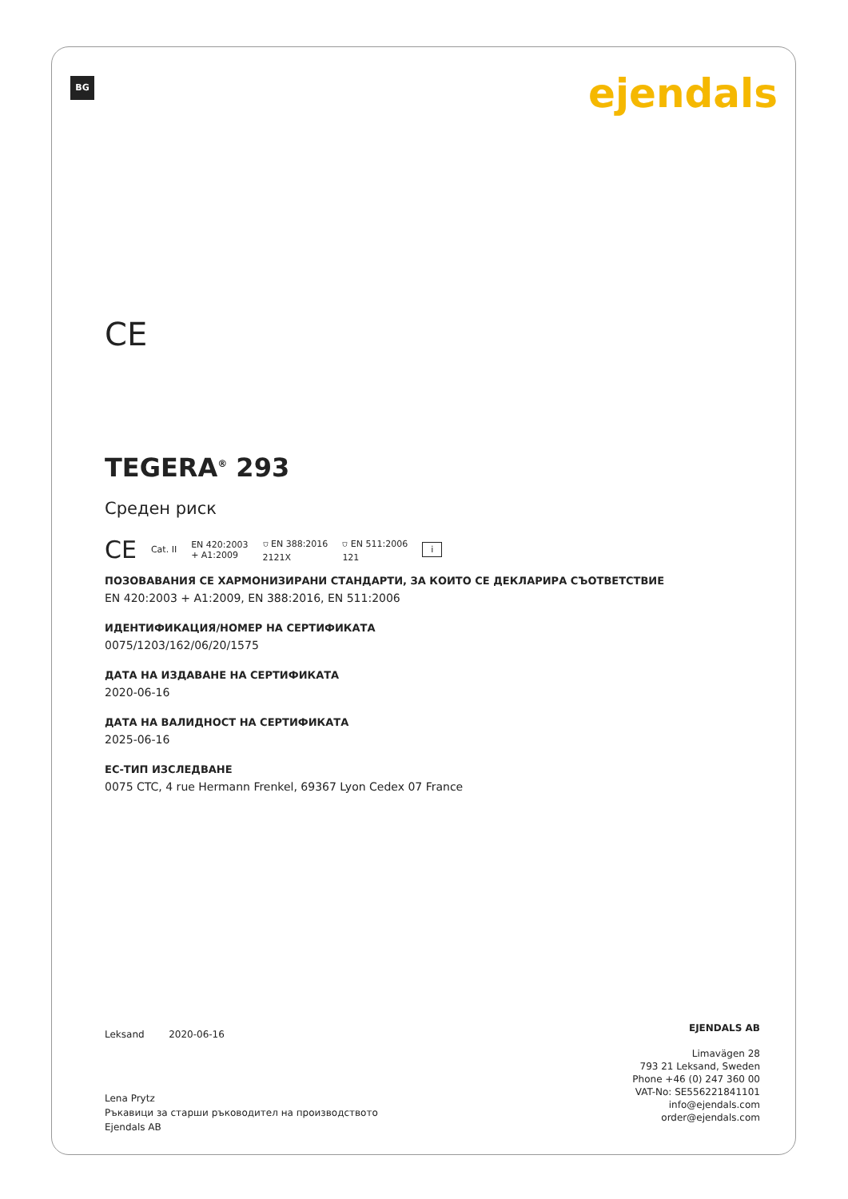BG ejendals
CE
TEGERA<sup>®</sup> 293
Среден риск
CE Cat. II EN 420:2003
+ A1:2009 ⛉ EN 388:2016
2121X ⛉ EN 511:2006
121 i
ПОЗОВАВАНИЯ СЕ ХАРМОНИЗИРАНИ СТАНДАРТИ, ЗА КОИТО СЕ ДЕКЛАРИРА СЪОТВЕТСТВИЕ
EN 420:2003 + A1:2009, EN 388:2016, EN 511:2006
ИДЕНТИФИКАЦИЯ/НОМЕР НА СЕРТИФИКАТА
0075/1203/162/06/20/1575
ДАТА НА ИЗДАВАНЕ НА СЕРТИФИКАТА
2020-06-16
ДАТА НА ВАЛИДНОСТ НА СЕРТИФИКАТА
2025-06-16
ЕС-ТИП ИЗСЛЕДВАНЕ
0075 CTC, 4 rue Hermann Frenkel, 69367 Lyon Cedex 07 France
Leksand 2020-06-16
Lena Prytz
Ръкавици за старши ръководител на производството
Ejendals AB
EJENDALS AB
Limavägen 28
793 21 Leksand, Sweden
Phone +46 (0) 247 360 00
VAT-No: SE556221841101
info@ejendals.com
order@ejendals.com